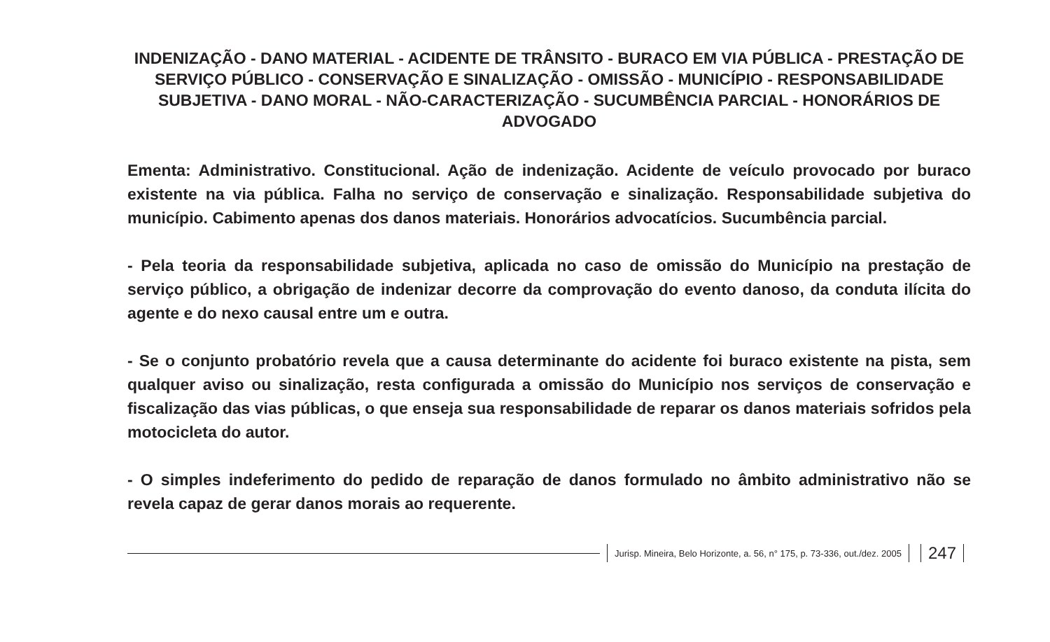INDENIZAÇÃO - DANO MATERIAL - ACIDENTE DE TRÂNSITO - BURACO EM VIA PÚBLICA - PRESTAÇÃO DE SERVIÇO PÚBLICO - CONSERVAÇÃO E SINALIZAÇÃO - OMISSÃO - MUNICÍPIO - RESPONSABILIDADE SUBJETIVA - DANO MORAL - NÃO-CARACTERIZAÇÃO - SUCUMBÊNCIA PARCIAL - HONORÁRIOS DE ADVOGADO
Ementa: Administrativo. Constitucional. Ação de indenização. Acidente de veículo provocado por buraco existente na via pública. Falha no serviço de conservação e sinalização. Responsabilidade subjetiva do município. Cabimento apenas dos danos materiais. Honorários advocatícios. Sucumbência parcial.
- Pela teoria da responsabilidade subjetiva, aplicada no caso de omissão do Município na prestação de serviço público, a obrigação de indenizar decorre da comprovação do evento danoso, da conduta ilícita do agente e do nexo causal entre um e outra.
- Se o conjunto probatório revela que a causa determinante do acidente foi buraco existente na pista, sem qualquer aviso ou sinalização, resta configurada a omissão do Município nos serviços de conservação e fiscalização das vias públicas, o que enseja sua responsabilidade de reparar os danos materiais sofridos pela motocicleta do autor.
- O simples indeferimento do pedido de reparação de danos formulado no âmbito administrativo não se revela capaz de gerar danos morais ao requerente.
Jurisp. Mineira, Belo Horizonte, a. 56, n° 175, p. 73-336, out./dez. 2005
247